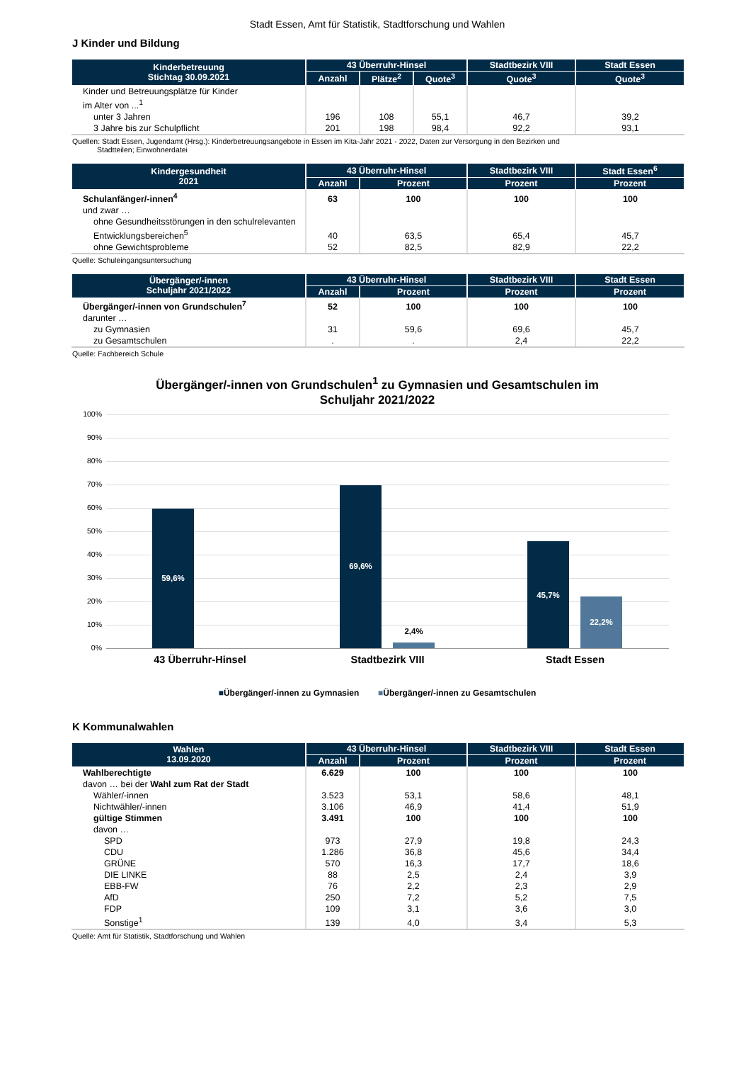Stadt Essen, Amt für Statistik, Stadtforschung und Wahlen
J Kinder und Bildung
| Kinderbetreuung Stichtag 30.09.2021 | 43 Überruhr-Hinsel | | | Stadtbezirk VIII | Stadt Essen |
| --- | --- | --- | --- | --- | --- |
| | Anzahl | Plätze<sup>2</sup> | Quote<sup>3</sup> | Quote<sup>3</sup> | Quote<sup>3</sup> |
| Kinder und Betreuungsplätze für Kinder im Alter von ...<sup>1</sup> | | | | | |
| unter 3 Jahren | 196 | 108 | 55,1 | 46,7 | 39,2 |
| 3 Jahre bis zur Schulpflicht | 201 | 198 | 98,4 | 92,2 | 93,1 |
Quellen: Stadt Essen, Jugendamt (Hrsg.): Kinderbetreuungsangebote in Essen im Kita-Jahr 2021 - 2022, Daten zur Versorgung in den Bezirken und
Stadtteilen; Einwohnerdatei
| Kindergesundheit 2021 | 43 Überruhr-Hinsel | | Stadtbezirk VIII | Stadt Essen<sup>6</sup> |
| --- | --- | --- | --- | --- |
| | Anzahl | Prozent | Prozent | Prozent |
| Schulanfänger/-innen<sup>4</sup> | 63 | 100 | 100 | 100 |
| und zwar … | | | | |
| ohne Gesundheitsstörungen in den schulrelevanten Entwicklungsbereichen<sup>5</sup> | 40 | 63,5 | 65,4 | 45,7 |
| ohne Gewichtsprobleme | 52 | 82,5 | 82,9 | 22,2 |
Quelle: Schuleingangsuntersuchung
| Übergänger/-innen Schuljahr 2021/2022 | 43 Überruhr-Hinsel | | Stadtbezirk VIII | Stadt Essen |
| --- | --- | --- | --- | --- |
| | Anzahl | Prozent | Prozent | Prozent |
| Übergänger/-innen von Grundschulen<sup>7</sup> | 52 | 100 | 100 | 100 |
| darunter … | | | | |
| zu Gymnasien | 31 | 59,6 | 69,6 | 45,7 |
| zu Gesamtschulen | . | . | 2,4 | 22,2 |
Quelle: Fachbereich Schule
Übergänger/-innen von Grundschulen<sup>1</sup> zu Gymnasien und Gesamtschulen im
Schuljahr 2021/2022
100%
90%
80%
70%
60%
50%
40%
30%
20%
10%
0% 59,6% 69,6% 2,4% 45,7% 22,2%
43 Überruhr-Hinsel Stadtbezirk VIII Stadt Essen
■Übergänger/-innen zu Gymnasien ■Übergänger/-innen zu Gesamtschulen
K Kommunalwahlen
| Wahlen 13.09.2020 | 43 Überruhr-Hinsel | | Stadtbezirk VIII | Stadt Essen |
| --- | --- | --- | --- | --- |
| | Anzahl | Prozent | Prozent | Prozent |
| Wahlberechtigte | 6.629 | 100 | 100 | 100 |
| davon … bei der Wahl zum Rat der Stadt | | | | |
| Wähler/-innen | 3.523 | 53,1 | 58,6 | 48,1 |
| Nichtwähler/-innen | 3.106 | 46,9 | 41,4 | 51,9 |
| gültige Stimmen | 3.491 | 100 | 100 | 100 |
| davon … | | | | |
| SPD | 973 | 27,9 | 19,8 | 24,3 |
| CDU | 1.286 | 36,8 | 45,6 | 34,4 |
| GRÜNE | 570 | 16,3 | 17,7 | 18,6 |
| DIE LINKE | 88 | 2,5 | 2,4 | 3,9 |
| EBB-FW | 76 | 2,2 | 2,3 | 2,9 |
| AfD | 250 | 7,2 | 5,2 | 7,5 |
| FDP | 109 | 3,1 | 3,6 | 3,0 |
| Sonstige<sup>1</sup> | 139 | 4,0 | 3,4 | 5,3 |
Quelle: Amt für Statistik, Stadtforschung und Wahlen